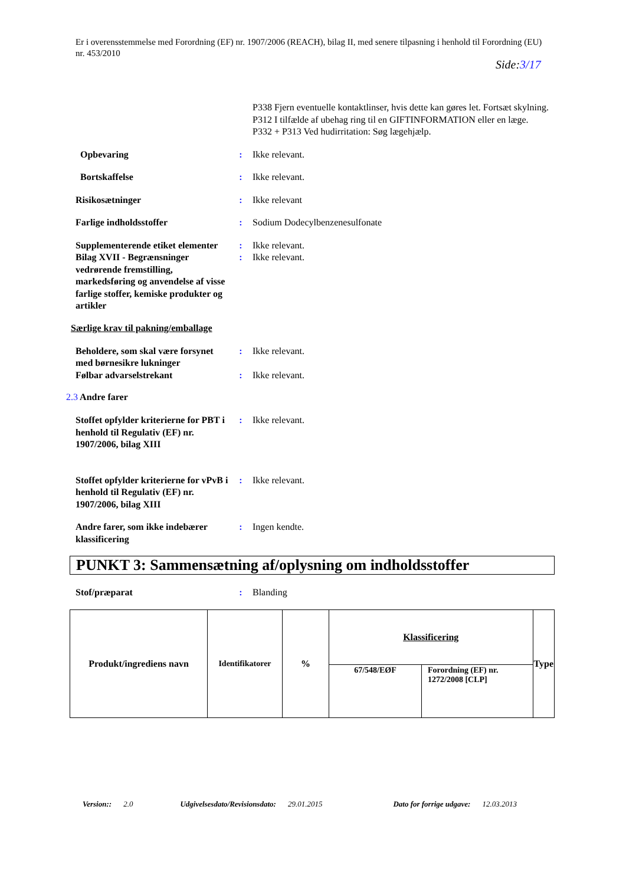Er i overensstemmelse med Forordning (EF) nr. 1907/2006 (REACH), bilag II, med senere tilpasning i henhold til Forordning (EU) nr. 453/2010
Side:3/17
P338 Fjern eventuelle kontaktlinser, hvis dette kan gøres let. Fortsæt skylning.
P312 I tilfælde af ubehag ring til en GIFTINFORMATION eller en læge.
P332 + P313 Ved hudirritation: Søg lægehjælp.
Opbevaring : Ikke relevant.
Bortskaffelse : Ikke relevant.
Risikosætninger : Ikke relevant
Farlige indholdsstoffer : Sodium Dodecylbenzenesulfonate
Supplementerende etiket elementer
: Ikke relevant.
Bilag XVII - Begrænsninger vedrørende fremstilling, markedsføring og anvendelse af visse farlige stoffer, kemiske produkter og artikler
: Ikke relevant.
Særlige krav til pakning/emballage
Beholdere, som skal være forsynet med børnesikre lukninger
: Ikke relevant.
Følbar advarselstrekant : Ikke relevant.
2.3 Andre farer
Stoffet opfylder kriterierne for PBT i henhold til Regulativ (EF) nr. 1907/2006, bilag XIII
: Ikke relevant.
Stoffet opfylder kriterierne for vPvB i henhold til Regulativ (EF) nr. 1907/2006, bilag XIII
: Ikke relevant.
Andre farer, som ikke indebærer klassificering
: Ingen kendte.
PUNKT 3: Sammensætning af/oplysning om indholdsstoffer
Stof/præparat : Blanding
| Produkt/ingrediens navn | Identifikatorer | % | Klassificering | | Type |
| --- | --- | --- | --- | --- | --- |
| | | | 67/548/EØF | Forordning (EF) nr. 1272/2008 [CLP] | |
Version:: 2.0 Udgivelsesdato/Revisionsdato: 29.01.2015 Dato for forrige udgave: 12.03.2013